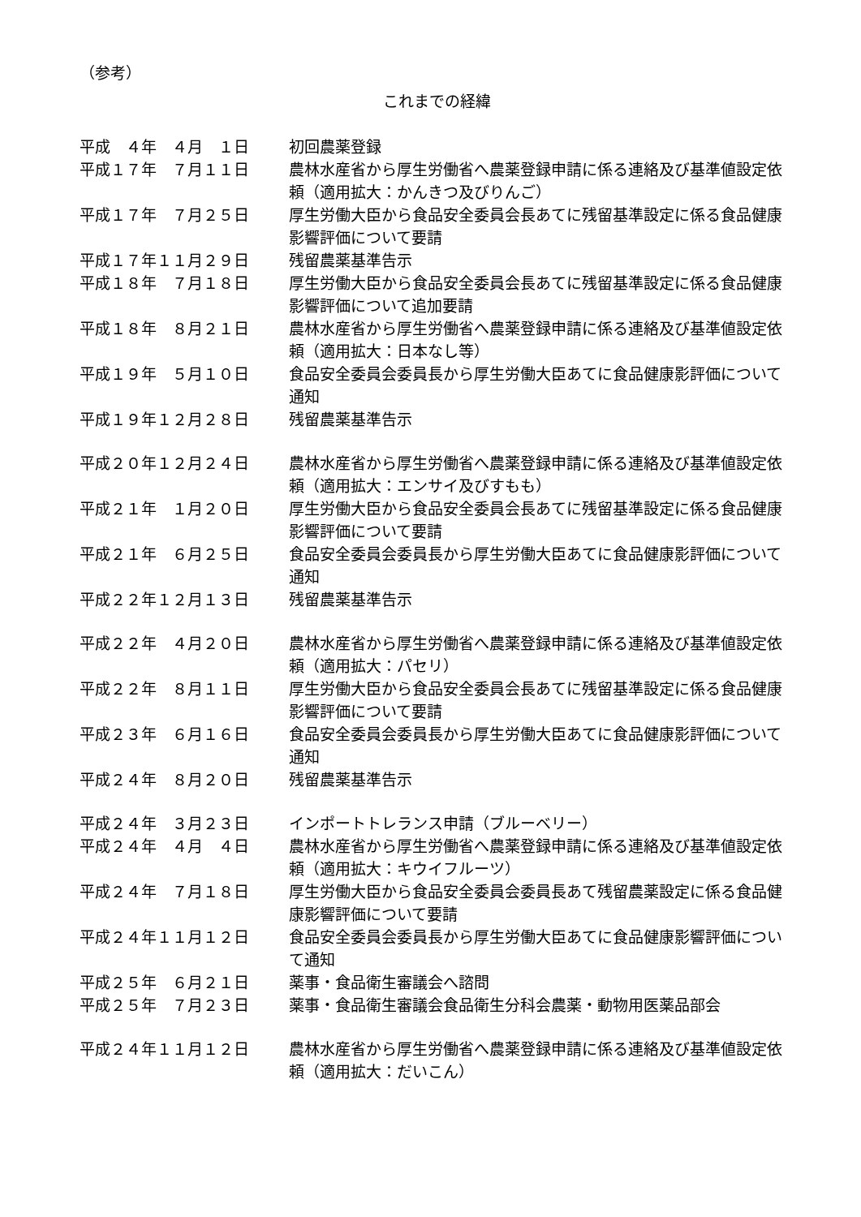（参考）
これまでの経緯
| 平成 ４年 ４月 １日 | 初回農薬登録 |
| 平成１７年 ７月１１日 | 農林水産省から厚生労働省へ農薬登録申請に係る連絡及び基準値設定依頼（適用拡大：かんきつ及びりんご） |
| 平成１７年 ７月２５日 | 厚生労働大臣から食品安全委員会長あてに残留基準設定に係る食品健康影響評価について要請 |
| 平成１７年１１月２９日 | 残留農薬基準告示 |
| 平成１８年 ７月１８日 | 厚生労働大臣から食品安全委員会長あてに残留基準設定に係る食品健康影響評価について追加要請 |
| 平成１８年 ８月２１日 | 農林水産省から厚生労働省へ農薬登録申請に係る連絡及び基準値設定依頼（適用拡大：日本なし等） |
| 平成１９年 ５月１０日 | 食品安全委員会委員長から厚生労働大臣あてに食品健康影評価について通知 |
| 平成１９年１２月２８日 | 残留農薬基準告示 |
| 平成２０年１２月２４日 | 農林水産省から厚生労働省へ農薬登録申請に係る連絡及び基準値設定依頼（適用拡大：エンサイ及びすもも） |
| 平成２１年 １月２０日 | 厚生労働大臣から食品安全委員会長あてに残留基準設定に係る食品健康影響評価について要請 |
| 平成２１年 ６月２５日 | 食品安全委員会委員長から厚生労働大臣あてに食品健康影評価について通知 |
| 平成２２年１２月１３日 | 残留農薬基準告示 |
| 平成２２年 ４月２０日 | 農林水産省から厚生労働省へ農薬登録申請に係る連絡及び基準値設定依頼（適用拡大：パセリ） |
| 平成２２年 ８月１１日 | 厚生労働大臣から食品安全委員会長あてに残留基準設定に係る食品健康影響評価について要請 |
| 平成２３年 ６月１６日 | 食品安全委員会委員長から厚生労働大臣あてに食品健康影評価について通知 |
| 平成２４年 ８月２０日 | 残留農薬基準告示 |
| 平成２４年 ３月２３日 | インポートトレランス申請（ブルーベリー） |
| 平成２４年 ４月 ４日 | 農林水産省から厚生労働省へ農薬登録申請に係る連絡及び基準値設定依頼（適用拡大：キウイフルーツ） |
| 平成２４年 ７月１８日 | 厚生労働大臣から食品安全委員会委員長あて残留農薬設定に係る食品健康影響評価について要請 |
| 平成２４年１１月１２日 | 食品安全委員会委員長から厚生労働大臣あてに食品健康影響評価について通知 |
| 平成２５年 ６月２１日 | 薬事・食品衛生審議会へ諮問 |
| 平成２５年 ７月２３日 | 薬事・食品衛生審議会食品衛生分科会農薬・動物用医薬品部会 |
| 平成２４年１１月１２日 | 農林水産省から厚生労働省へ農薬登録申請に係る連絡及び基準値設定依頼（適用拡大：だいこん） |